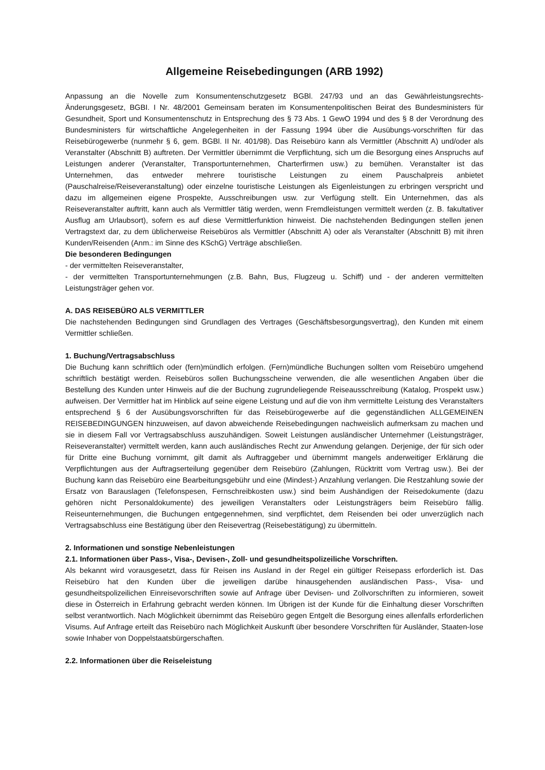Allgemeine Reisebedingungen (ARB 1992)
Anpassung an die Novelle zum Konsumentenschutzgesetz BGBl. 247/93 und an das Gewährleistungsrechts-Änderungsgesetz, BGBI. I Nr. 48/2001 Gemeinsam beraten im Konsumentenpolitischen Beirat des Bundesministers für Gesundheit, Sport und Konsumentenschutz in Entsprechung des § 73 Abs. 1 GewO 1994 und des § 8 der Verordnung des Bundesministers für wirtschaftliche Angelegenheiten in der Fassung 1994 über die Ausübungs-vorschriften für das Reisebürogewerbe (nunmehr § 6, gem. BGBl. II Nr. 401/98). Das Reisebüro kann als Vermittler (Abschnitt A) und/oder als Veranstalter (Abschnitt B) auftreten. Der Vermittler übernimmt die Verpflichtung, sich um die Besorgung eines Anspruchs auf Leistungen anderer (Veranstalter, Transportunternehmen, Charterfirmen usw.) zu bemühen. Veranstalter ist das Unternehmen, das entweder mehrere touristische Leistungen zu einem Pauschalpreis anbietet (Pauschalreise/Reiseveranstaltung) oder einzelne touristische Leistungen als Eigenleistungen zu erbringen verspricht und dazu im allgemeinen eigene Prospekte, Ausschreibungen usw. zur Verfügung stellt. Ein Unternehmen, das als Reiseveranstalter auftritt, kann auch als Vermittler tätig werden, wenn Fremdleistungen vermittelt werden (z. B. fakultativer Ausflug am Urlaubsort), sofern es auf diese Vermittlerfunktion hinweist. Die nachstehenden Bedingungen stellen jenen Vertragstext dar, zu dem üblicherweise Reisebüros als Vermittler (Abschnitt A) oder als Veranstalter (Abschnitt B) mit ihren Kunden/Reisenden (Anm.: im Sinne des KSchG) Verträge abschließen.
Die besonderen Bedingungen
- der vermittelten Reiseveranstalter,
- der vermittelten Transportunternehmungen (z.B. Bahn, Bus, Flugzeug u. Schiff) und - der anderen vermittelten Leistungsträger gehen vor.
A. DAS REISEBÜRO ALS VERMITTLER
Die nachstehenden Bedingungen sind Grundlagen des Vertrages (Geschäftsbesorgungsvertrag), den Kunden mit einem Vermittler schließen.
1. Buchung/Vertragsabschluss
Die Buchung kann schriftlich oder (fern)mündlich erfolgen. (Fern)mündliche Buchungen sollten vom Reisebüro umgehend schriftlich bestätigt werden. Reisebüros sollen Buchungsscheine verwenden, die alle wesentlichen Angaben über die Bestellung des Kunden unter Hinweis auf die der Buchung zugrundeliegende Reiseausschreibung (Katalog, Prospekt usw.) aufweisen. Der Vermittler hat im Hinblick auf seine eigene Leistung und auf die von ihm vermittelte Leistung des Veranstalters entsprechend § 6 der Ausübungsvorschriften für das Reisebürogewerbe auf die gegenständlichen ALLGEMEINEN REISEBEDINGUNGEN hinzuweisen, auf davon abweichende Reisebedingungen nachweislich aufmerksam zu machen und sie in diesem Fall vor Vertragsabschluss auszuhändigen. Soweit Leistungen ausländischer Unternehmer (Leistungsträger, Reiseveranstalter) vermittelt werden, kann auch ausländisches Recht zur Anwendung gelangen. Derjenige, der für sich oder für Dritte eine Buchung vornimmt, gilt damit als Auftraggeber und übernimmt mangels anderweitiger Erklärung die Verpflichtungen aus der Auftragserteilung gegenüber dem Reisebüro (Zahlungen, Rücktritt vom Vertrag usw.). Bei der Buchung kann das Reisebüro eine Bearbeitungsgebühr und eine (Mindest-) Anzahlung verlangen. Die Restzahlung sowie der Ersatz von Barauslagen (Telefonspesen, Fernschreibkosten usw.) sind beim Aushändigen der Reisedokumente (dazu gehören nicht Personaldokumente) des jeweiligen Veranstalters oder Leistungsträgers beim Reisebüro fällig. Reiseunternehmungen, die Buchungen entgegennehmen, sind verpflichtet, dem Reisenden bei oder unverzüglich nach Vertragsabschluss eine Bestätigung über den Reisevertrag (Reisebestätigung) zu übermitteln.
2. Informationen und sonstige Nebenleistungen
2.1. Informationen über Pass-, Visa-, Devisen-, Zoll- und gesundheitspolizeiliche Vorschriften.
Als bekannt wird vorausgesetzt, dass für Reisen ins Ausland in der Regel ein gültiger Reisepass erforderlich ist. Das Reisebüro hat den Kunden über die jeweiligen darübe hinausgehenden ausländischen Pass-, Visa- und gesundheitspolizeilichen Einreisevorschriften sowie auf Anfrage über Devisen- und Zollvorschriften zu informieren, soweit diese in Österreich in Erfahrung gebracht werden können. Im Übrigen ist der Kunde für die Einhaltung dieser Vorschriften selbst verantwortlich. Nach Möglichkeit übernimmt das Reisebüro gegen Entgelt die Besorgung eines allenfalls erforderlichen Visums. Auf Anfrage erteilt das Reisebüro nach Möglichkeit Auskunft über besondere Vorschriften für Ausländer, Staaten-lose sowie Inhaber von Doppelstaatsbürgerschaften.
2.2. Informationen über die Reiseleistung